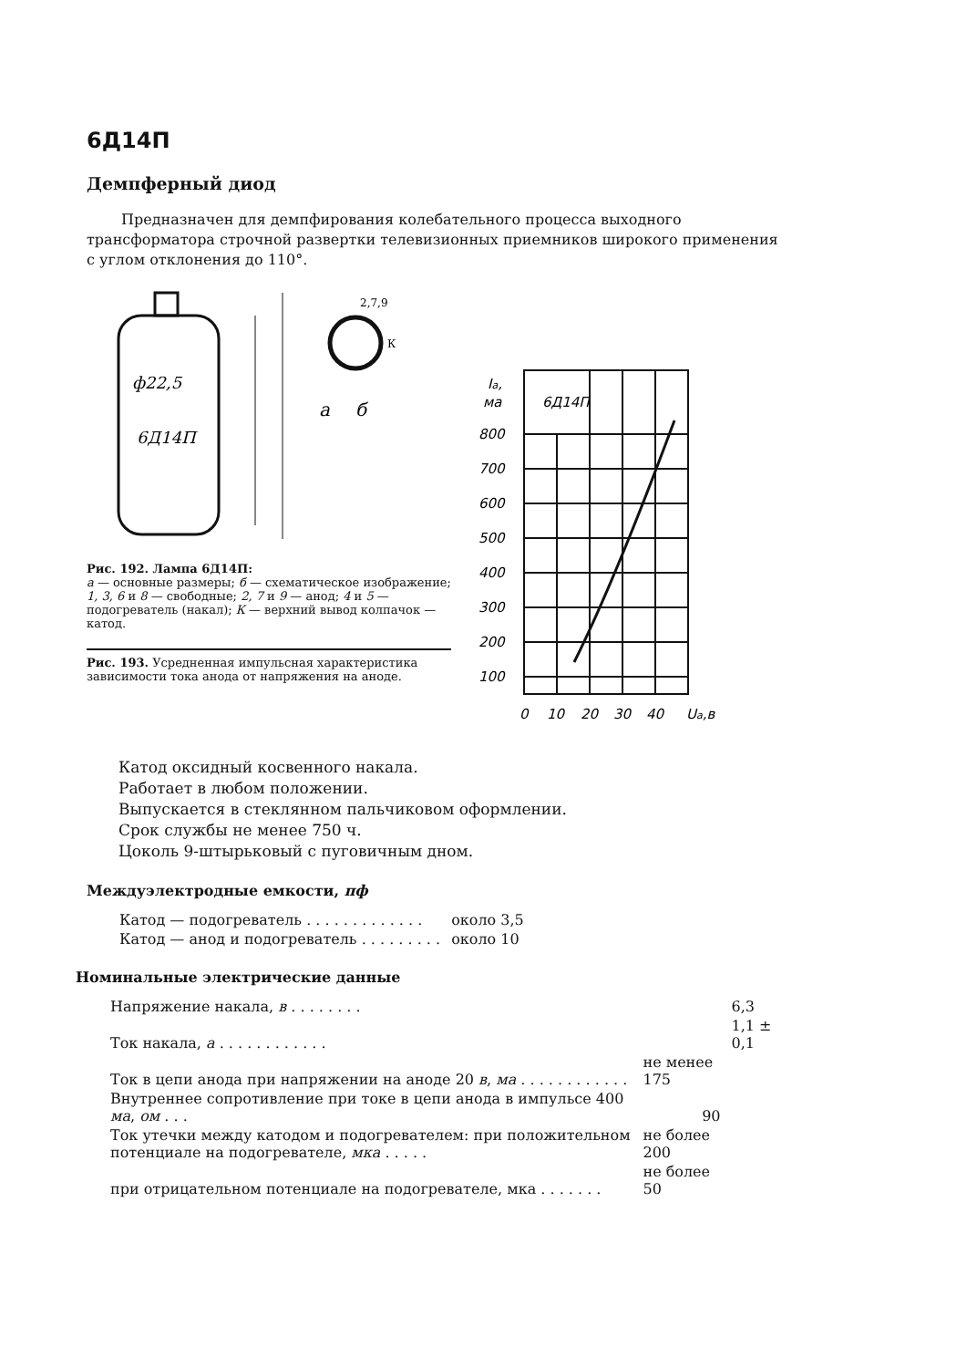6Д14П
Демпферный диод
Предназначен для демпфирования колебательного процесса выходного трансформатора строчной развертки телевизионных приемников широкого применения с углом отклонения до 110°.
ф22,5
6Д14П
а
2,7,9
К
б
Рис. 192. Лампа 6Д14П:
а — основные размеры; б — схематическое изображение; 1, 3, 6 и 8 — свободные; 2, 7 и 9 — анод; 4 и 5 — подогреватель (накал); К — верхний вывод колпачок — катод.
Рис. 193. Усредненная импульсная характеристика зависимости тока анода от напряжения на аноде.
Iа,
ма
6Д14П
800
700
600
500
400
300
200
100
0
10
20
30
40
Uа,в
Катод оксидный косвенного накала.
Работает в любом положении.
Выпускается в стеклянном пальчиковом оформлении.
Срок службы не менее 750 ч.
Цоколь 9-штырьковый с пуговичным дном.
Междуэлектродные емкости, пф
| Катод — подогреватель . . . . . . . . . . . . . | около 3,5 |
| Катод — анод и подогреватель . . . . . . . . . | около 10 |
Номинальные электрические данные
| Напряжение накала, в . . . . . . . . | | 6,3 |
| Ток накала, а . . . . . . . . . . . . | | 1,1 ± 0,1 |
| Ток в цепи анода при напряжении на аноде 20 в , ма . . . . . . . . . . . . | не менее 175 | |
| Внутреннее сопротивление при токе в цепи анода в импульсе 400 ма , ом . . . | 90 | |
| Ток утечки между катодом и подогревателем: при положительном потенциале на подогревателе, мка . . . . . | не более 200 | |
| при отрицательном потенциале на подогревателе, мка . . . . . . . | не более 50 | |